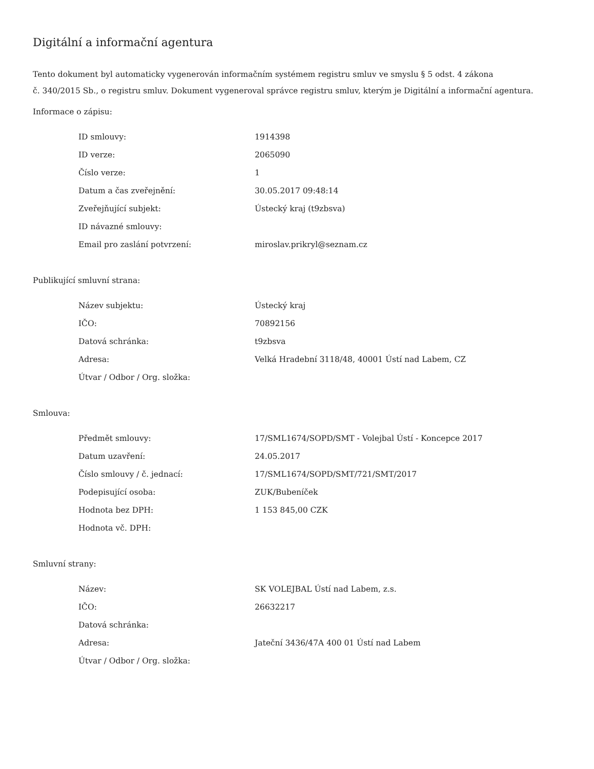Digitální a informační agentura
Tento dokument byl automaticky vygenerován informačním systémem registru smluv ve smyslu § 5 odst. 4 zákona
č. 340/2015 Sb., o registru smluv. Dokument vygeneroval správce registru smluv, kterým je Digitální a informační agentura.
Informace o zápisu:
| ID smlouvy: | 1914398 |
| ID verze: | 2065090 |
| Číslo verze: | 1 |
| Datum a čas zveřejnění: | 30.05.2017 09:48:14 |
| Zveřejňující subjekt: | Ústecký kraj (t9zbsva) |
| ID návazné smlouvy: | |
| Email pro zaslání potvrzení: | miroslav.prikryl@seznam.cz |
Publikující smluvní strana:
| Název subjektu: | Ústecký kraj |
| IČO: | 70892156 |
| Datová schránka: | t9zbsva |
| Adresa: | Velká Hradební 3118/48, 40001 Ústí nad Labem, CZ |
| Útvar / Odbor / Org. složka: | |
Smlouva:
| Předmět smlouvy: | 17/SML1674/SOPD/SMT - Volejbal Ústí - Koncepce 2017 |
| Datum uzavření: | 24.05.2017 |
| Číslo smlouvy / č. jednací: | 17/SML1674/SOPD/SMT/721/SMT/2017 |
| Podepisující osoba: | ZUK/Bubeníček |
| Hodnota bez DPH: | 1 153 845,00 CZK |
| Hodnota vč. DPH: | |
Smluvní strany:
| Název: | SK VOLEJBAL Ústí nad Labem, z.s. |
| IČO: | 26632217 |
| Datová schránka: | |
| Adresa: | Jateční 3436/47A 400 01 Ústí nad Labem |
| Útvar / Odbor / Org. složka: | |